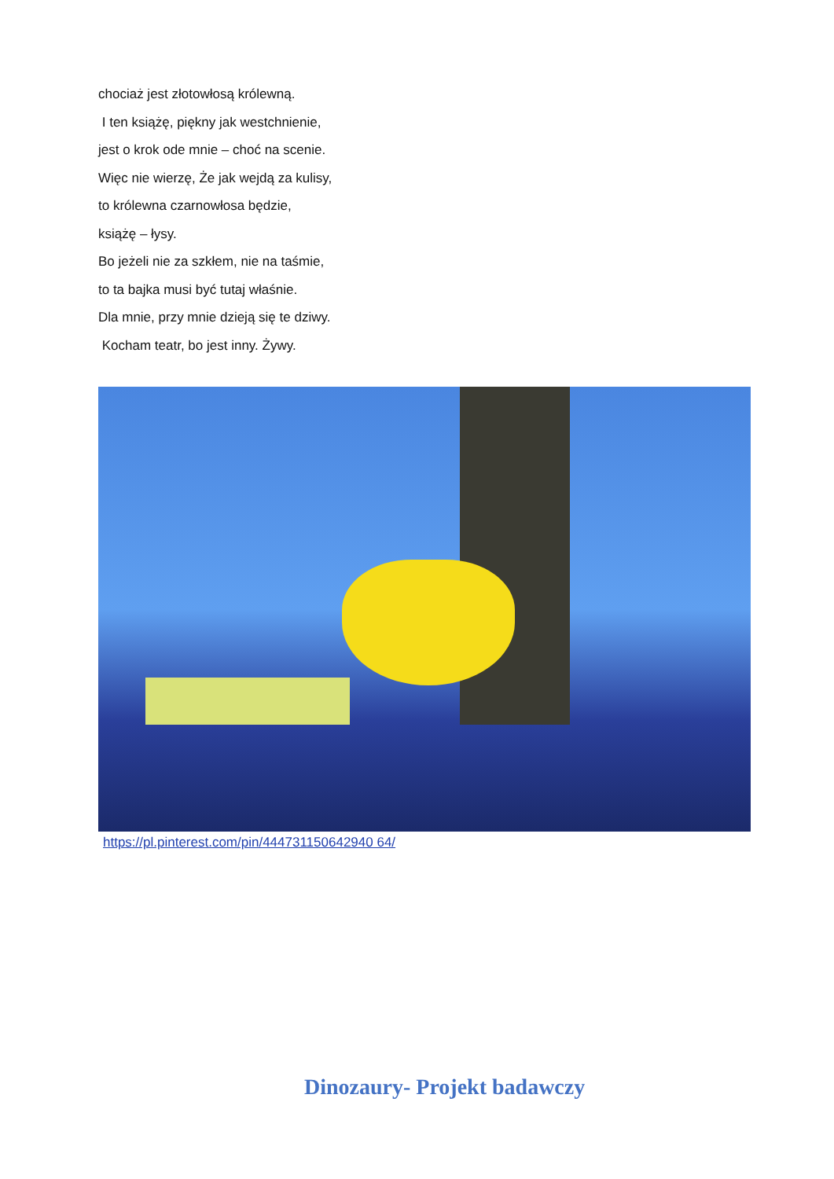chociaż jest złotowłosą królewną.
I ten książę, piękny jak westchnienie,
jest o krok ode mnie – choć na scenie.
Więc nie wierzę, Że jak wejdą za kulisy,
to królewna czarnowłosa będzie,
książę – łysy.
Bo jeżeli nie za szkłem, nie na taśmie,
to ta bajka musi być tutaj właśnie.
Dla mnie, przy mnie dzieją się te dziwy.
Kocham teatr, bo jest inny. Żywy.
https://pl.pinterest.com/pin/444731150642940 64/
Dinozaury- Projekt badawczy